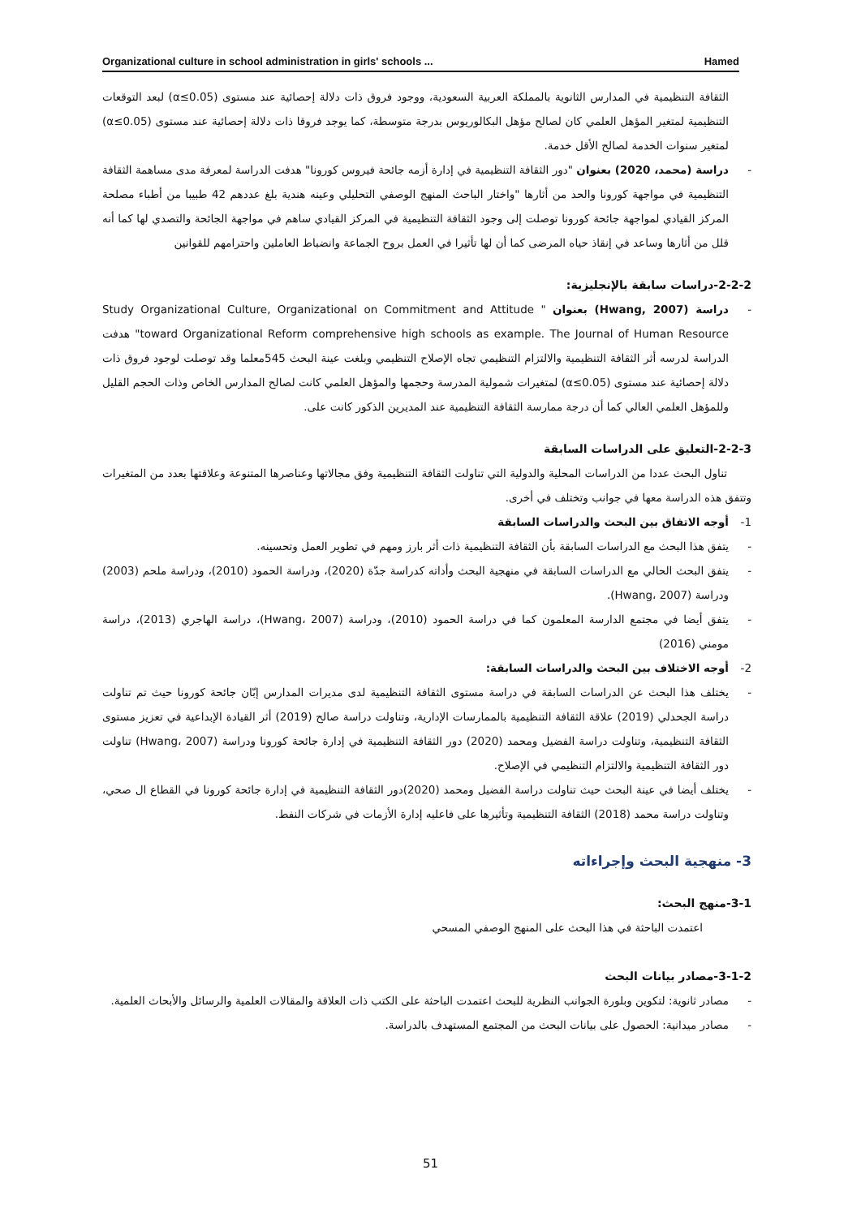Organizational culture in school administration in girls' schools ... Hamed
الثقافة التنظيمية في المدارس الثانوية بالمملكة العربية السعودية، ووجود فروق ذات دلالة إحصائية عند مستوى (α≤0.05) لبعد التوقعات التنظيمية لمتغير المؤهل العلمي كان لصالح مؤهل البكالوريوس بدرجة متوسطة، كما يوجد فروقا ذات دلالة إحصائية عند مستوى (α≤0.05) لمتغير سنوات الخدمة لصالح الأقل خدمة.
- دراسة (محمد، 2020) بعنوان "دور الثقافة التنظيمية في إدارة أزمه جائحة فيروس كورونا" هدفت الدراسة لمعرفة مدى مساهمة الثقافة التنظيمية في مواجهة كورونا والحد من أثارها "واختار الباحث المنهج الوصفي التحليلي وعينه هندية بلغ عددهم 42 طبيبا من أطباء مصلحة المركز القيادي لمواجهة جائحة كورونا توصلت إلى وجود الثقافة التنظيمية في المركز القيادي ساهم في مواجهة الجائحة والتصدي لها كما أنه قلل من أثارها وساعد في إنقاذ حياه المرضى كما أن لها تأثيرا في العمل بروح الجماعة وانضباط العاملين واحترامهم للقوانين
2-2-2-دراسات سابقة بالإنجليزية:
- دراسة (Hwang, 2007) بعنوان " Study Organizational Culture, Organizational on Commitment and Attitude toward Organizational Reform comprehensive high schools as example. The Journal of Human Resource" هدفت الدراسة لدرسه أثر الثقافة التنظيمية والالتزام التنظيمي تجاه الإصلاح التنظيمي وبلغت عينة البحث 545معلما وقد توصلت لوجود فروق ذات دلالة إحصائية عند مستوى (α≤0.05) لمتغيرات شمولية المدرسة وحجمها والمؤهل العلمي كانت لصالح المدارس الخاص وذات الحجم القليل وللمؤهل العلمي العالي كما أن درجة ممارسة الثقافة التنظيمية عند المديرين الذكور كانت على.
2-2-3-التعليق على الدراسات السابقة
تناول البحث عددا من الدراسات المحلية والدولية التي تناولت الثقافة التنظيمية وفق مجالاتها وعناصرها المتنوعة وعلاقتها بعدد من المتغيرات وتتفق هذه الدراسة معها في جوانب وتختلف في أخرى.
1- أوجه الاتفاق بين البحث والدراسات السابقة
- يتفق هذا البحث مع الدراسات السابقة بأن الثقافة التنظيمية ذات أثر بارز ومهم في تطوير العمل وتحسينه.
- يتفق البحث الحالي مع الدراسات السابقة في منهجية البحث وأداته كدراسة جدّة (2020)، ودراسة الحمود (2010)، ودراسة ملحم (2003) ودراسة (Hwang، 2007).
- يتفق أيضا في مجتمع الدارسة المعلمون كما في دراسة الحمود (2010)، ودراسة (Hwang، 2007)، دراسة الهاجري (2013)، دراسة مومني (2016)
2- أوجه الاختلاف بين البحث والدراسات السابقة:
- يختلف هذا البحث عن الدراسات السابقة في دراسة مستوى الثقافة التنظيمية لدى مديرات المدارس إبّان جائحة كورونا حيث تم تناولت دراسة الجحدلي (2019) علاقة الثقافة التنظيمية بالممارسات الإدارية، وتناولت دراسة صالح (2019) أثر القيادة الإبداعية في تعزيز مستوى الثقافة التنظيمية، وتناولت دراسة الفضيل ومحمد (2020) دور الثقافة التنظيمية في إدارة جائحة كورونا ودراسة (Hwang، 2007) تناولت دور الثقافة التنظيمية والالتزام التنظيمي في الإصلاح.
- يختلف أيضا في عينة البحث حيث تناولت دراسة الفضيل ومحمد (2020)دور الثقافة التنظيمية في إدارة جائحة كورونا في القطاع ال صحي، وتناولت دراسة محمد (2018) الثقافة التنظيمية وتأثيرها على فاعليه إدارة الأزمات في شركات النفط.
3- منهجية البحث وإجراءاته
3-1-منهج البحث:
اعتمدت الباحثة في هذا البحث على المنهج الوصفي المسحي
3-1-2-مصادر بيانات البحث
- مصادر ثانوية: لتكوين وبلورة الجوانب النظرية للبحث اعتمدت الباحثة على الكتب ذات العلاقة والمقالات العلمية والرسائل والأبحاث العلمية.
- مصادر ميدانية: الحصول على بيانات البحث من المجتمع المستهدف بالدراسة.
51